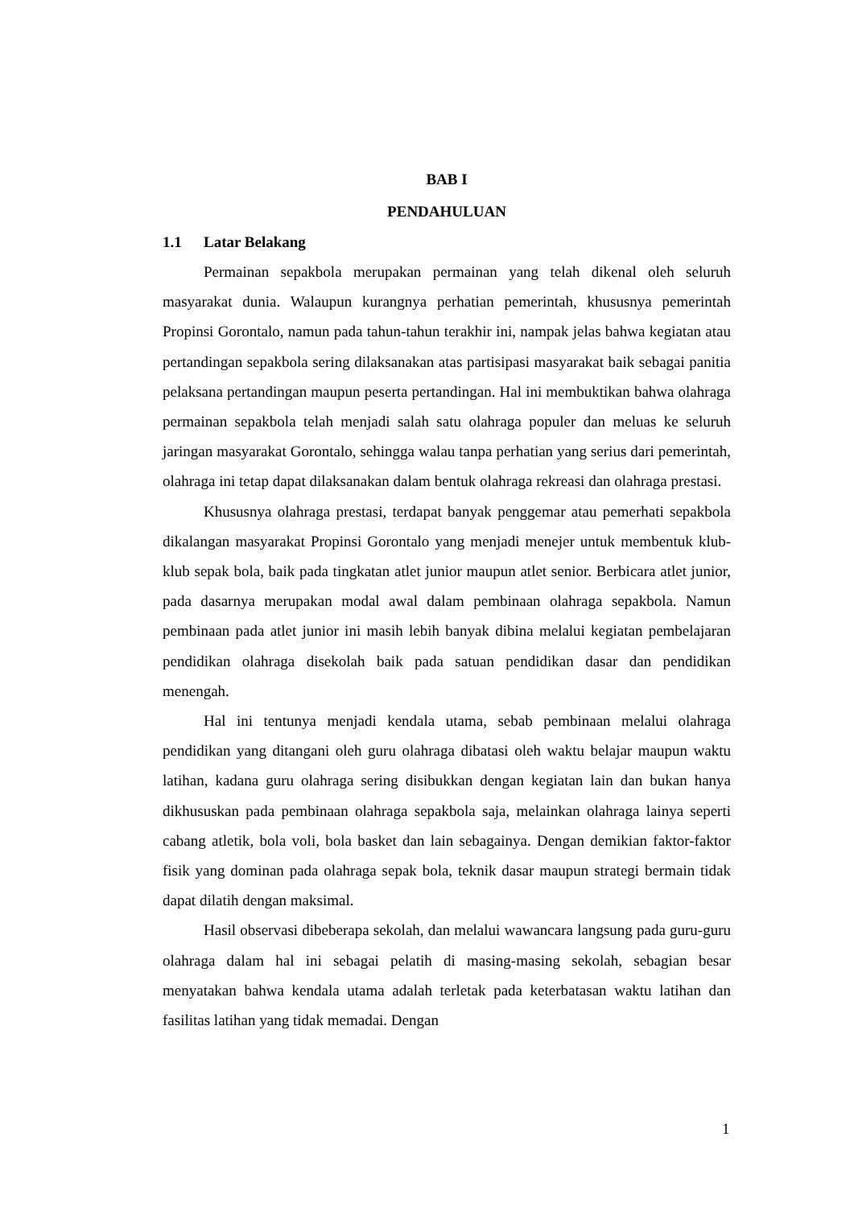BAB I
PENDAHULUAN
1.1 Latar Belakang
Permainan sepakbola merupakan permainan yang telah dikenal oleh seluruh masyarakat dunia. Walaupun kurangnya perhatian pemerintah, khususnya pemerintah Propinsi Gorontalo, namun pada tahun-tahun terakhir ini, nampak jelas bahwa kegiatan atau pertandingan sepakbola sering dilaksanakan atas partisipasi masyarakat baik sebagai panitia pelaksana pertandingan maupun peserta pertandingan. Hal ini membuktikan bahwa olahraga permainan sepakbola telah menjadi salah satu olahraga populer dan meluas ke seluruh jaringan masyarakat Gorontalo, sehingga walau tanpa perhatian yang serius dari pemerintah, olahraga ini tetap dapat dilaksanakan dalam bentuk olahraga rekreasi dan olahraga prestasi.
Khususnya olahraga prestasi, terdapat banyak penggemar atau pemerhati sepakbola dikalangan masyarakat Propinsi Gorontalo yang menjadi menejer untuk membentuk klub-klub sepak bola, baik pada tingkatan atlet junior maupun atlet senior. Berbicara atlet junior, pada dasarnya merupakan modal awal dalam pembinaan olahraga sepakbola. Namun pembinaan pada atlet junior ini masih lebih banyak dibina melalui kegiatan pembelajaran pendidikan olahraga disekolah baik pada satuan pendidikan dasar dan pendidikan menengah.
Hal ini tentunya menjadi kendala utama, sebab pembinaan melalui olahraga pendidikan yang ditangani oleh guru olahraga dibatasi oleh waktu belajar maupun waktu latihan, kadana guru olahraga sering disibukkan dengan kegiatan lain dan bukan hanya dikhususkan pada pembinaan olahraga sepakbola saja, melainkan olahraga lainya seperti cabang atletik, bola voli, bola basket dan lain sebagainya. Dengan demikian faktor-faktor fisik yang dominan pada olahraga sepak bola, teknik dasar maupun strategi bermain tidak dapat dilatih dengan maksimal.
Hasil observasi dibeberapa sekolah, dan melalui wawancara langsung pada guru-guru olahraga dalam hal ini sebagai pelatih di masing-masing sekolah, sebagian besar menyatakan bahwa kendala utama adalah terletak pada keterbatasan waktu latihan dan fasilitas latihan yang tidak memadai. Dengan
1